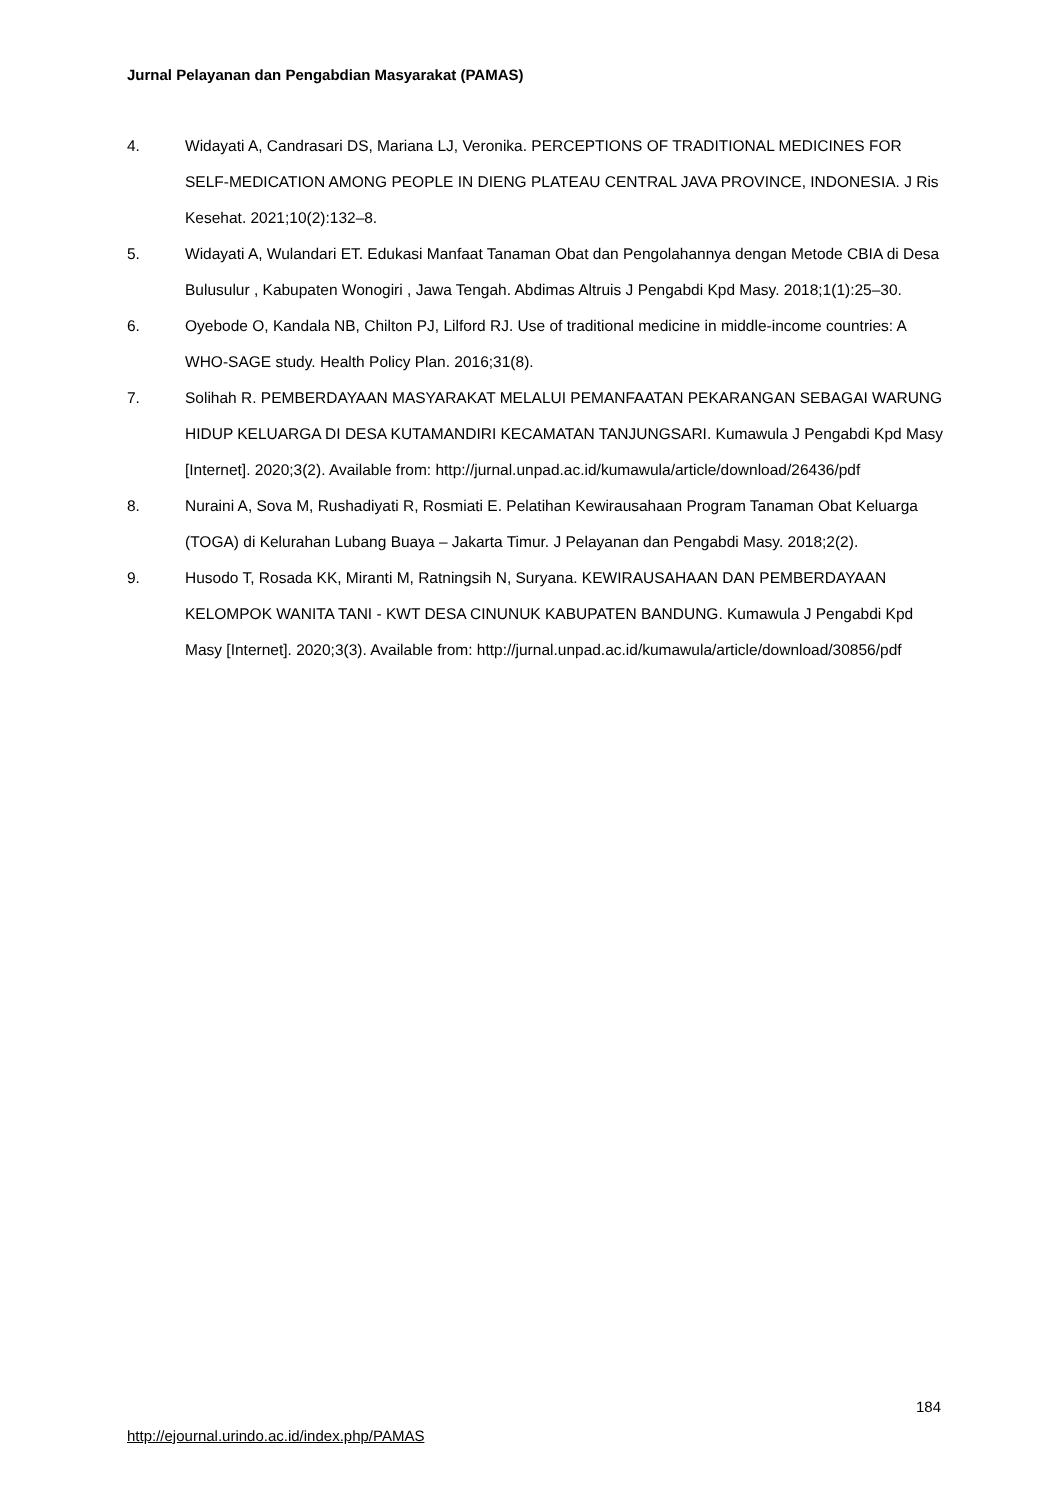Jurnal Pelayanan dan Pengabdian Masyarakat (PAMAS)
4. Widayati A, Candrasari DS, Mariana LJ, Veronika. PERCEPTIONS OF TRADITIONAL MEDICINES FOR SELF-MEDICATION AMONG PEOPLE IN DIENG PLATEAU CENTRAL JAVA PROVINCE, INDONESIA. J Ris Kesehat. 2021;10(2):132–8.
5. Widayati A, Wulandari ET. Edukasi Manfaat Tanaman Obat dan Pengolahannya dengan Metode CBIA di Desa Bulusulur , Kabupaten Wonogiri , Jawa Tengah. Abdimas Altruis J Pengabdi Kpd Masy. 2018;1(1):25–30.
6. Oyebode O, Kandala NB, Chilton PJ, Lilford RJ. Use of traditional medicine in middle-income countries: A WHO-SAGE study. Health Policy Plan. 2016;31(8).
7. Solihah R. PEMBERDAYAAN MASYARAKAT MELALUI PEMANFAATAN PEKARANGAN SEBAGAI WARUNG HIDUP KELUARGA DI DESA KUTAMANDIRI KECAMATAN TANJUNGSARI. Kumawula J Pengabdi Kpd Masy [Internet]. 2020;3(2). Available from: http://jurnal.unpad.ac.id/kumawula/article/download/26436/pdf
8. Nuraini A, Sova M, Rushadiyati R, Rosmiati E. Pelatihan Kewirausahaan Program Tanaman Obat Keluarga (TOGA) di Kelurahan Lubang Buaya – Jakarta Timur. J Pelayanan dan Pengabdi Masy. 2018;2(2).
9. Husodo T, Rosada KK, Miranti M, Ratningsih N, Suryana. KEWIRAUSAHAAN DAN PEMBERDAYAAN KELOMPOK WANITA TANI - KWT DESA CINUNUK KABUPATEN BANDUNG. Kumawula J Pengabdi Kpd Masy [Internet]. 2020;3(3). Available from: http://jurnal.unpad.ac.id/kumawula/article/download/30856/pdf
184
http://ejournal.urindo.ac.id/index.php/PAMAS